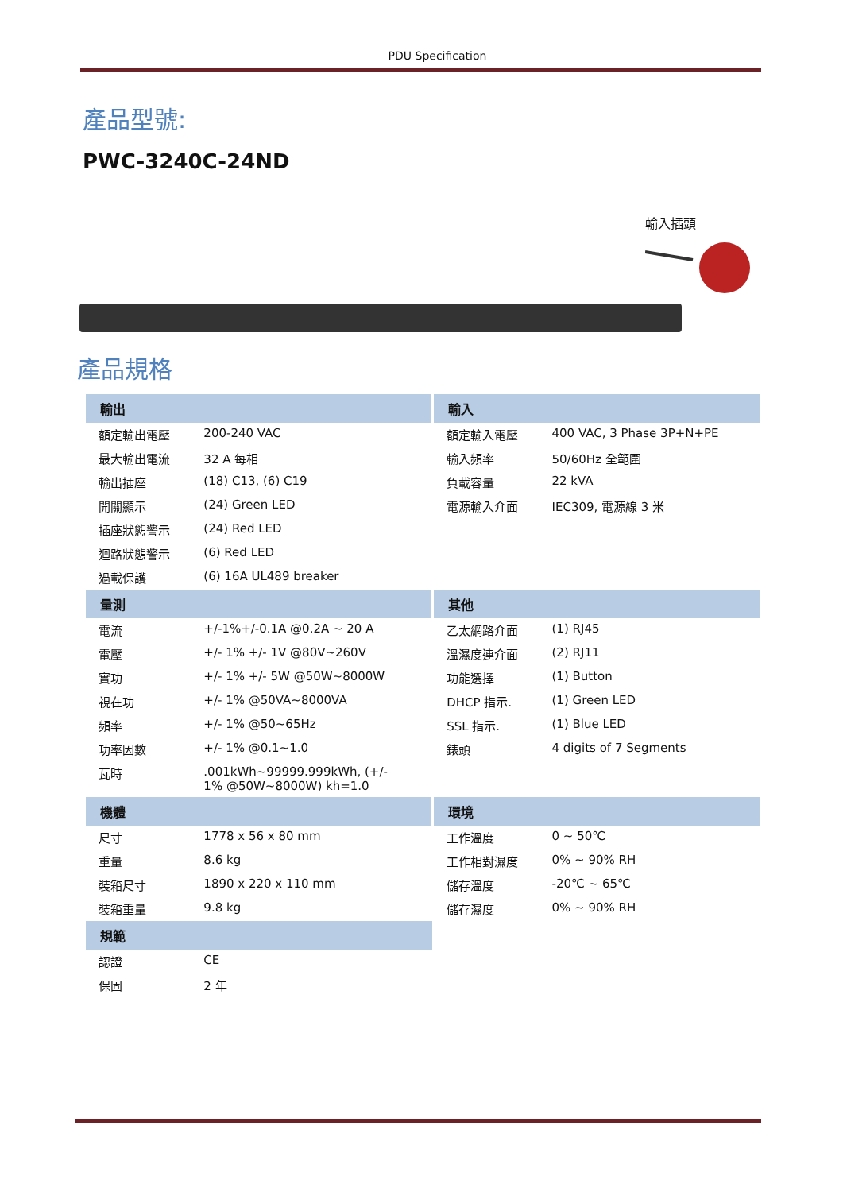PDU Specification
產品型號:
PWC-3240C-24ND
輸入插頭
產品規格
| 輸出 | | 輸入 | |
| --- | --- | --- | --- |
| 額定輸出電壓 | 200-240 VAC | 額定輸入電壓 | 400 VAC, 3 Phase 3P+N+PE |
| 最大輸出電流 | 32 A 每相 | 輸入頻率 | 50/60Hz 全範圍 |
| 輸出插座 | (18) C13, (6) C19 | 負載容量 | 22 kVA |
| 開關顯示 | (24) Green LED | 電源輸入介面 | IEC309, 電源線 3 米 |
| 插座狀態警示 | (24) Red LED | | |
| 迴路狀態警示 | (6) Red LED | | |
| 過載保護 | (6) 16A UL489 breaker | | |
| 量測 | | 其他 | |
| 電流 | +/-1%+/-0.1A @0.2A ~ 20 A | 乙太網路介面 | (1) RJ45 |
| 電壓 | +/- 1% +/- 1V @80V~260V | 溫濕度連介面 | (2) RJ11 |
| 實功 | +/- 1% +/- 5W @50W~8000W | 功能選擇 | (1) Button |
| 視在功 | +/- 1% @50VA~8000VA | DHCP 指示. | (1) Green LED |
| 頻率 | +/- 1% @50~65Hz | SSL 指示. | (1) Blue LED |
| 功率因數 | +/- 1% @0.1~1.0 | 錶頭 | 4 digits of 7 Segments |
| 瓦時 | .001kWh~99999.999kWh, (+/- 1% @50W~8000W) kh=1.0 | | |
| 機體 | | 環境 | |
| 尺寸 | 1778 x 56 x 80 mm | 工作溫度 | 0 ~ 50℃ |
| 重量 | 8.6 kg | 工作相對濕度 | 0% ~ 90% RH |
| 裝箱尺寸 | 1890 x 220 x 110 mm | 儲存溫度 | -20℃ ~ 65℃ |
| 裝箱重量 | 9.8 kg | 儲存濕度 | 0% ~ 90% RH |
| 規範 | | | |
| 認證 | CE | | |
| 保固 | 2 年 | | |